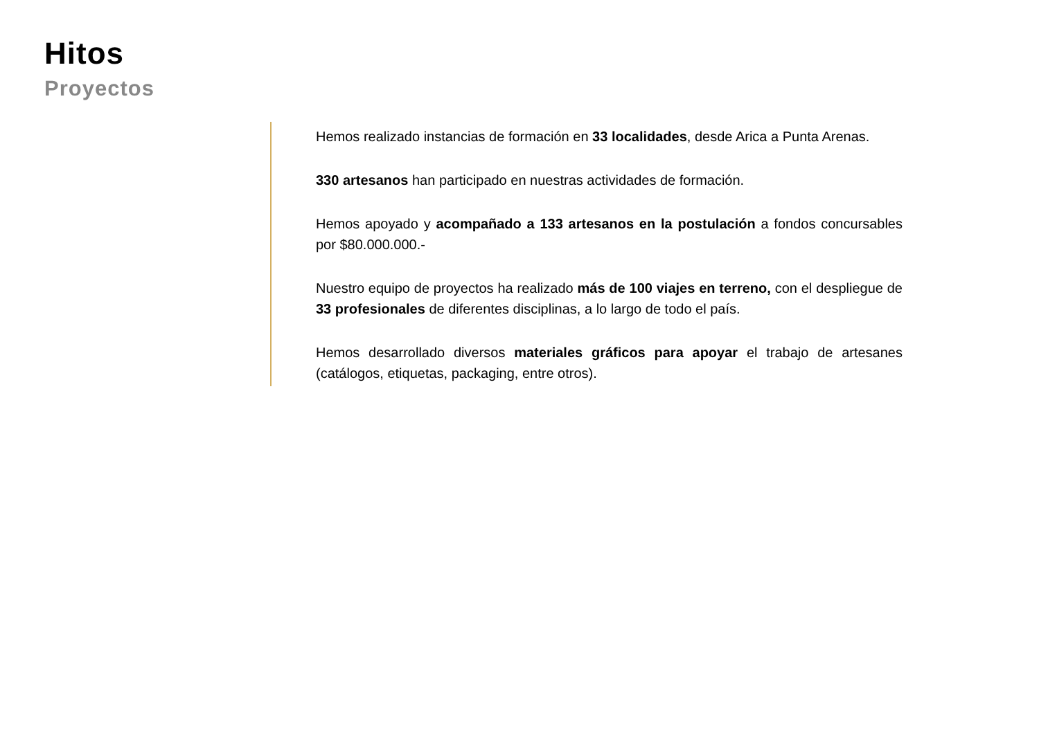Hitos
Proyectos
Hemos realizado instancias de formación en 33 localidades, desde Arica a Punta Arenas.
330 artesanos han participado en nuestras actividades de formación.
Hemos apoyado y acompañado a 133 artesanos en la postulación a fondos concursables por $80.000.000.-
Nuestro equipo de proyectos ha realizado más de 100 viajes en terreno, con el despliegue de 33 profesionales de diferentes disciplinas, a lo largo de todo el país.
Hemos desarrollado diversos materiales gráficos para apoyar el trabajo de artesanes (catálogos, etiquetas, packaging, entre otros).